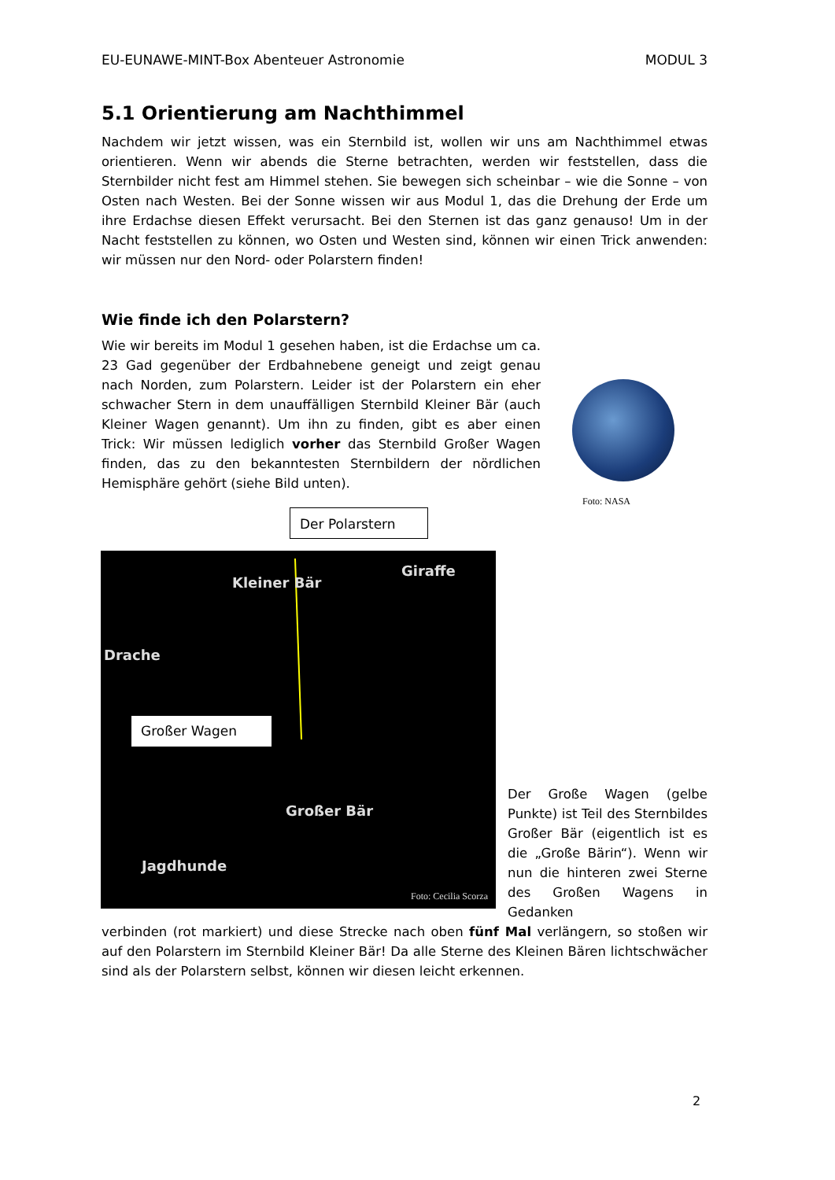EU-EUNAWE-MINT-Box Abenteuer Astronomie MODUL 3
5.1 Orientierung am Nachthimmel
Nachdem wir jetzt wissen, was ein Sternbild ist, wollen wir uns am Nachthimmel etwas orientieren. Wenn wir abends die Sterne betrachten, werden wir feststellen, dass die Sternbilder nicht fest am Himmel stehen. Sie bewegen sich scheinbar – wie die Sonne – von Osten nach Westen. Bei der Sonne wissen wir aus Modul 1, das die Drehung der Erde um ihre Erdachse diesen Effekt verursacht. Bei den Sternen ist das ganz genauso! Um in der Nacht feststellen zu können, wo Osten und Westen sind, können wir einen Trick anwenden: wir müssen nur den Nord- oder Polarstern finden!
Wie finde ich den Polarstern?
Wie wir bereits im Modul 1 gesehen haben, ist die Erdachse um ca. 23 Gad gegenüber der Erdbahnebene geneigt und zeigt genau nach Norden, zum Polarstern. Leider ist der Polarstern ein eher schwacher Stern in dem unauffälligen Sternbild Kleiner Bär (auch Kleiner Wagen genannt). Um ihn zu finden, gibt es aber einen Trick: Wir müssen lediglich vorher das Sternbild Großer Wagen finden, das zu den bekanntesten Sternbildern der nördlichen Hemisphäre gehört (siehe Bild unten).
Foto: NASA
Der Polarstern
Kleiner Bär
Giraffe
Drache
Großer Wagen
Großer Bär
Jagdhunde
Foto: Cecilia Scorza
Der Große Wagen (gelbe Punkte) ist Teil des Sternbildes Großer Bär (eigentlich ist es die „Große Bärin“). Wenn wir nun die hinteren zwei Sterne des Großen Wagens in Gedanken
verbinden (rot markiert) und diese Strecke nach oben fünf Mal verlängern, so stoßen wir auf den Polarstern im Sternbild Kleiner Bär! Da alle Sterne des Kleinen Bären lichtschwächer sind als der Polarstern selbst, können wir diesen leicht erkennen.
2